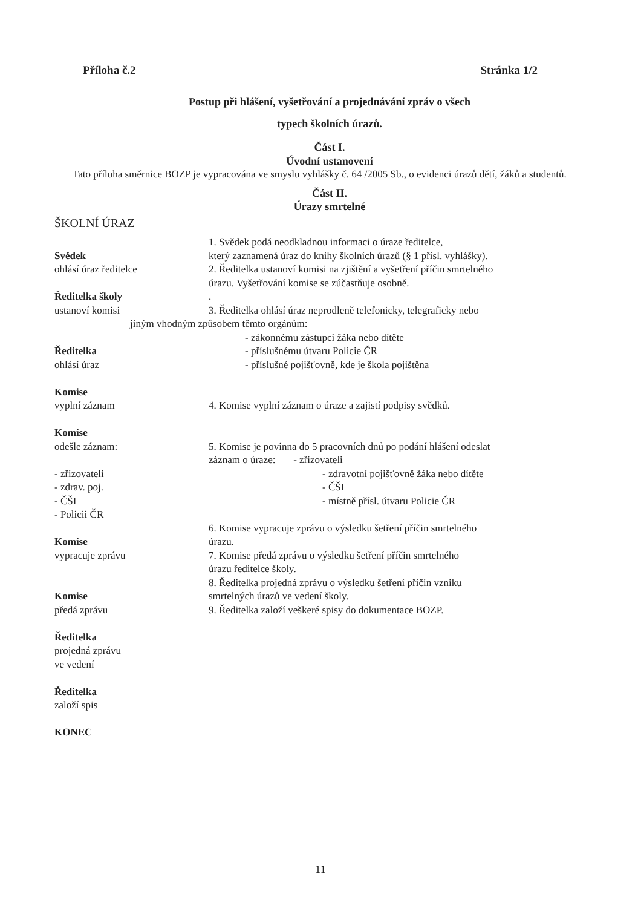Příloha č.2 Stránka 1/2
Postup při hlášení, vyšetřování a projednávání zpráv o všech
typech školních úrazů.
Část I.
Úvodní ustanovení
Tato příloha směrnice BOZP je vypracována ve smyslu vyhlášky č. 64 /2005 Sb., o evidenci úrazů dětí, žáků a studentů.
Část II.
Úrazy smrtelné
ŠKOLNÍ ÚRAZ
Svědek
ohlásí úraz ředitelce
Ředitelka školy
ustanoví komisi
1. Svědek podá neodkladnou informaci o úraze ředitelce,
který zaznamená úraz do knihy školních úrazů (§ 1 přísl. vyhlášky).
2. Ředitelka ustanoví komisi na zjištění a vyšetření příčin smrtelného
úrazu. Vyšetřování komise se zúčastňuje osobně.
.
3. Ředitelka ohlásí úraz neprodleně telefonicky, telegraficky nebo
jiným vhodným způsobem těmto orgánům:
Ředitelka
ohlásí úraz
- zákonnému zástupci žáka nebo dítěte
- příslušnému útvaru Policie ČR
- příslušné pojišťovně, kde je škola pojištěna
Komise
vyplní záznam
4. Komise vyplní záznam o úraze a zajistí podpisy svědků.
Komise
odešle záznam:
- zřizovateli
- zdrav. poj.
- ČŠI
- Policii ČR
5. Komise je povinna do 5 pracovních dnů po podání hlášení odeslat
záznam o úraze: - zřizovateli
- zdravotní pojišťovně žáka nebo dítěte
- ČŠI
- místně přísl. útvaru Policie ČR
Komise
vypracuje zprávu
Komise
předá zprávu
Ředitelka
projedná zprávu
ve vedení
Ředitelka
založí spis
KONEC
6. Komise vypracuje zprávu o výsledku šetření příčin smrtelného
úrazu.
7. Komise předá zprávu o výsledku šetření příčin smrtelného
úrazu ředitelce školy.
8. Ředitelka projedná zprávu o výsledku šetření příčin vzniku
smrtelných úrazů ve vedení školy.
9. Ředitelka založí veškeré spisy do dokumentace BOZP.
11